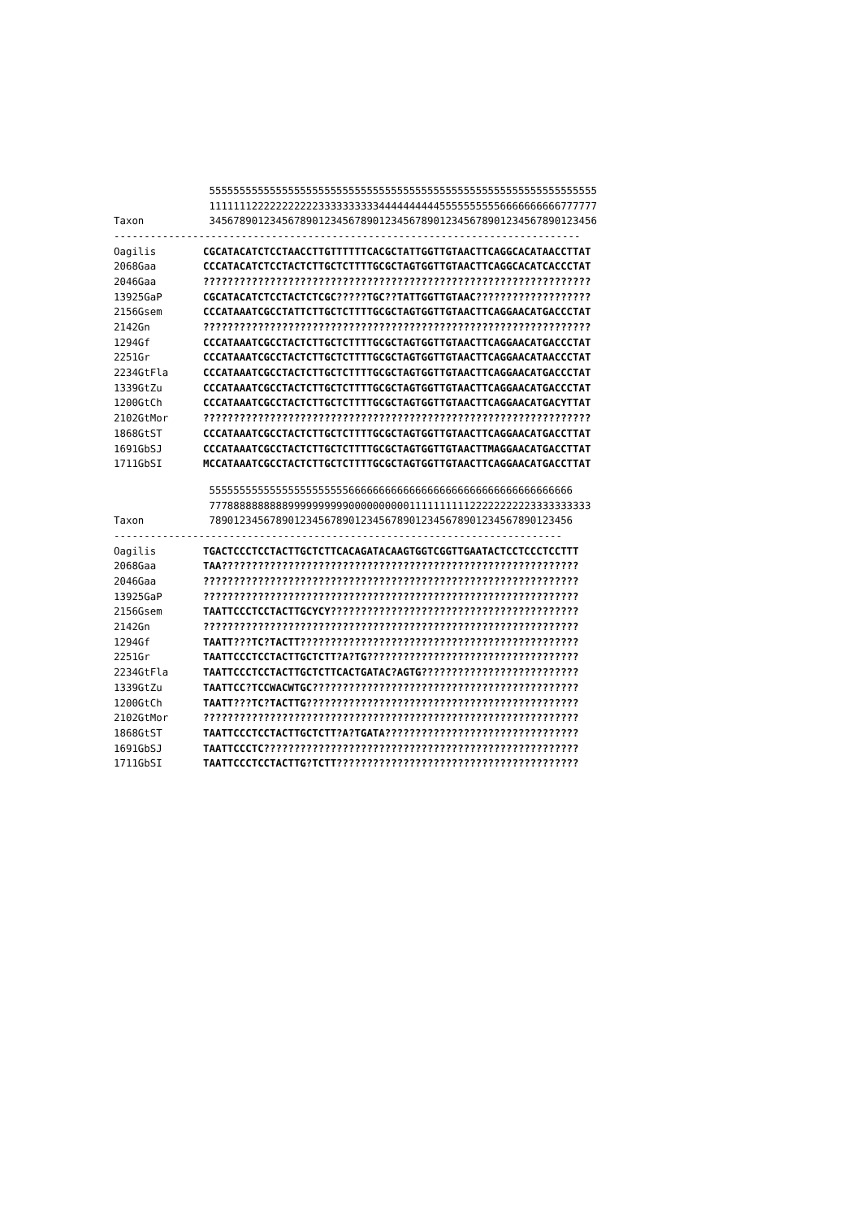| | 5555555555555555555555555555555555555555555555555555555555555555 |
| | 1111111222222222223333333333444444444455555555556666666666777777 |
| Taxon | 3456789012345678901234567890123456789012345678901234567890123456 |
| ----------------------------------------------------------------------------- | |
| Oagilis | CGCATACATCTCCTAACCTTGTTTTTTCACGCTATTGGTTGTAACTTCAGGCACATAACCTTAT |
| 2068Gaa | CCCATACATCTCCTACTCTTGCTCTTTTGCGCTAGTGGTTGTAACTTCAGGCACATCACCCTAT |
| 2046Gaa | ???????????????????????????????????????????????????????????????? |
| 13925GaP | CGCATACATCTCCTACTCTCGC?????TGC??TATTGGTTGTAAC??????????????????? |
| 2156Gsem | CCCATAAATCGCCTATTCTTGCTCTTTTGCGCTAGTGGTTGTAACTTCAGGAACATGACCCTAT |
| 2142Gn | ???????????????????????????????????????????????????????????????? |
| 1294Gf | CCCATAAATCGCCTACTCTTGCTCTTTTGCGCTAGTGGTTGTAACTTCAGGAACATGACCCTAT |
| 2251Gr | CCCATAAATCGCCTACTCTTGCTCTTTTGCGCTAGTGGTTGTAACTTCAGGAACATAACCCTAT |
| 2234GtFla | CCCATAAATCGCCTACTCTTGCTCTTTTGCGCTAGTGGTTGTAACTTCAGGAACATGACCCTAT |
| 1339GtZu | CCCATAAATCGCCTACTCTTGCTCTTTTGCGCTAGTGGTTGTAACTTCAGGAACATGACCCTAT |
| 1200GtCh | CCCATAAATCGCCTACTCTTGCTCTTTTGCGCTAGTGGTTGTAACTTCAGGAACATGACYTTAT |
| 2102GtMor | ???????????????????????????????????????????????????????????????? |
| 1868GtST | CCCATAAATCGCCTACTCTTGCTCTTTTGCGCTAGTGGTTGTAACTTCAGGAACATGACCTTAT |
| 1691GbSJ | CCCATAAATCGCCTACTCTTGCTCTTTTGCGCTAGTGGTTGTAACTTMAGGAACATGACCTTAT |
| 1711GbSI | MCCATAAATCGCCTACTCTTGCTCTTTTGCGCTAGTGGTTGTAACTTCAGGAACATGACCTTAT |
| | 555555555555555555555556666666666666666666666666666666666666 |
| | 777888888888899999999990000000000111111111122222222223333333333 |
| Taxon | 789012345678901234567890123456789012345678901234567890123456 |
| -------------------------------------------------------------------------- | |
| Oagilis | TGACTCCCTCCTACTTGCTCTTCACAGATACAAGTGGTCGGTTGAATACTCCTCCCTCCTTT |
| 2068Gaa | TAA??????????????????????????????????????????????????????????? |
| 2046Gaa | ?????????????????????????????????????????????????????????????? |
| 13925GaP | ?????????????????????????????????????????????????????????????? |
| 2156Gsem | TAATTCCCTCCTACTTGCYCY????????????????????????????????????????? |
| 2142Gn | ?????????????????????????????????????????????????????????????? |
| 1294Gf | TAATT???TC?TACTT?????????????????????????????????????????????? |
| 2251Gr | TAATTCCCTCCTACTTGCTCTT?A?TG??????????????????????????????????? |
| 2234GtFla | TAATTCCCTCCTACTTGCTCTTCACTGATAC?AGTG?????????????????????????? |
| 1339GtZu | TAATTCC?TCCWACWTGC???????????????????????????????????????????? |
| 1200GtCh | TAATT???TC?TACTTG????????????????????????????????????????????? |
| 2102GtMor | ?????????????????????????????????????????????????????????????? |
| 1868GtST | TAATTCCCTCCTACTTGCTCTT?A?TGATA???????????????????????????????? |
| 1691GbSJ | TAATTCCCTC???????????????????????????????????????????????????? |
| 1711GbSI | TAATTCCCTCCTACTTG?TCTT???????????????????????????????????????? |